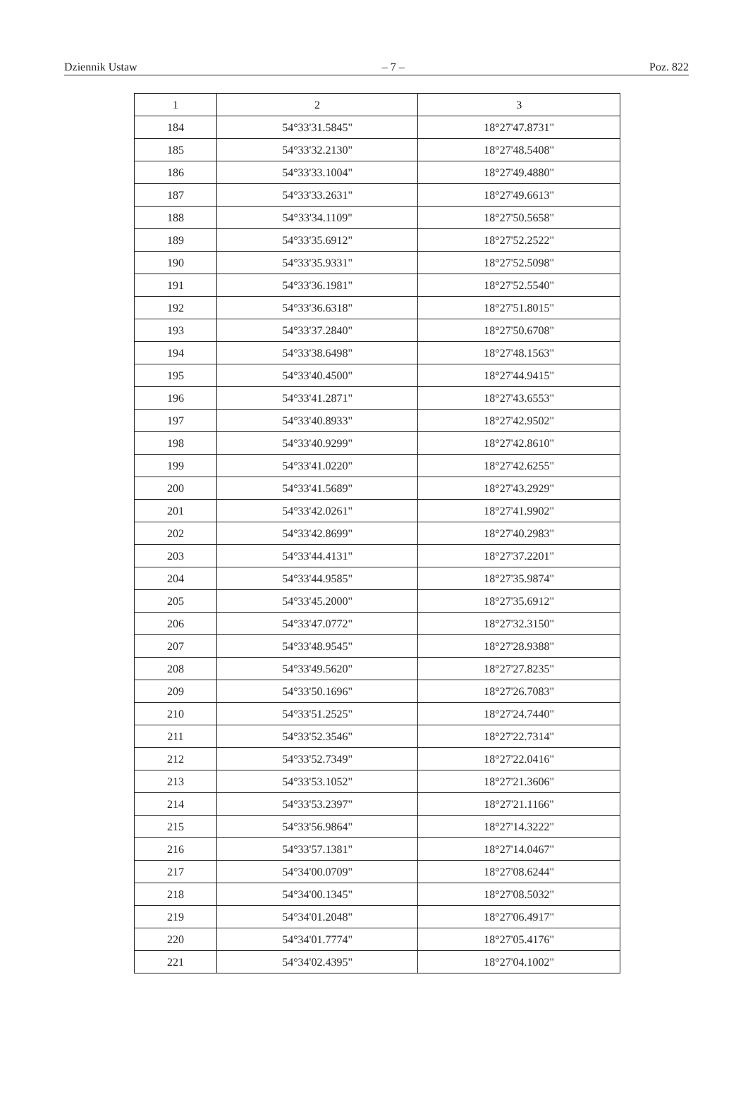Dziennik Ustaw – 7 – Poz. 822
| 1 | 2 | 3 |
| --- | --- | --- |
| 184 | 54°33'31.5845" | 18°27'47.8731" |
| 185 | 54°33'32.2130" | 18°27'48.5408" |
| 186 | 54°33'33.1004" | 18°27'49.4880" |
| 187 | 54°33'33.2631" | 18°27'49.6613" |
| 188 | 54°33'34.1109" | 18°27'50.5658" |
| 189 | 54°33'35.6912" | 18°27'52.2522" |
| 190 | 54°33'35.9331" | 18°27'52.5098" |
| 191 | 54°33'36.1981" | 18°27'52.5540" |
| 192 | 54°33'36.6318" | 18°27'51.8015" |
| 193 | 54°33'37.2840" | 18°27'50.6708" |
| 194 | 54°33'38.6498" | 18°27'48.1563" |
| 195 | 54°33'40.4500" | 18°27'44.9415" |
| 196 | 54°33'41.2871" | 18°27'43.6553" |
| 197 | 54°33'40.8933" | 18°27'42.9502" |
| 198 | 54°33'40.9299" | 18°27'42.8610" |
| 199 | 54°33'41.0220" | 18°27'42.6255" |
| 200 | 54°33'41.5689" | 18°27'43.2929" |
| 201 | 54°33'42.0261" | 18°27'41.9902" |
| 202 | 54°33'42.8699" | 18°27'40.2983" |
| 203 | 54°33'44.4131" | 18°27'37.2201" |
| 204 | 54°33'44.9585" | 18°27'35.9874" |
| 205 | 54°33'45.2000" | 18°27'35.6912" |
| 206 | 54°33'47.0772" | 18°27'32.3150" |
| 207 | 54°33'48.9545" | 18°27'28.9388" |
| 208 | 54°33'49.5620" | 18°27'27.8235" |
| 209 | 54°33'50.1696" | 18°27'26.7083" |
| 210 | 54°33'51.2525" | 18°27'24.7440" |
| 211 | 54°33'52.3546" | 18°27'22.7314" |
| 212 | 54°33'52.7349" | 18°27'22.0416" |
| 213 | 54°33'53.1052" | 18°27'21.3606" |
| 214 | 54°33'53.2397" | 18°27'21.1166" |
| 215 | 54°33'56.9864" | 18°27'14.3222" |
| 216 | 54°33'57.1381" | 18°27'14.0467" |
| 217 | 54°34'00.0709" | 18°27'08.6244" |
| 218 | 54°34'00.1345" | 18°27'08.5032" |
| 219 | 54°34'01.2048" | 18°27'06.4917" |
| 220 | 54°34'01.7774" | 18°27'05.4176" |
| 221 | 54°34'02.4395" | 18°27'04.1002" |